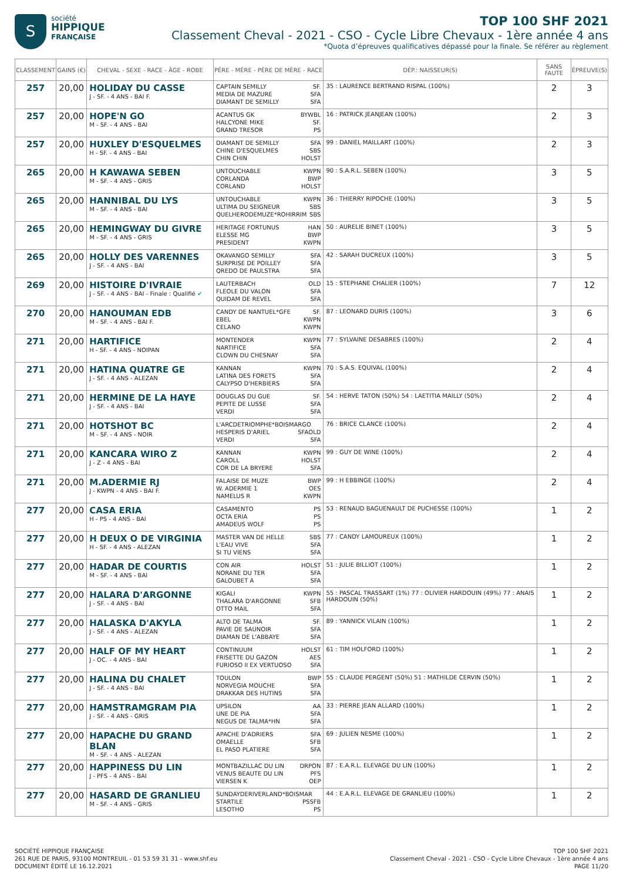S
société
HIPPIQUE
FRANÇAISE
TOP 100 SHF 2021
Classement Cheval - 2021 - CSO - Cycle Libre Chevaux - 1ère année 4 ans
*Quota d’épreuves qualificatives dépassé pour la finale. Se référer au règlement
| CLASSEMENT | GAINS (€) | CHEVAL - SEXE - RACE - ÂGE - ROBE | PÈRE - MÈRE - PÈRE DE MÈRE - RACE | DÉP.: NAISSEUR(S) | SANS FAUTE | ÉPREUVE(S) |
| --- | --- | --- | --- | --- | --- | --- |
| 257 | 20,00 | HOLIDAY DU CASSE J - SF. - 4 ANS - BAI F. | CAPTAIN SEMILLY SF. MEDIA DE MAZURE SFA DIAMANT DE SEMILLY SFA | 35 : LAURENCE BERTRAND RISPAL (100%) | 2 | 3 |
| 257 | 20,00 | HOPE'N GO M - SF. - 4 ANS - BAI | ACANTUS GK BYWBL HALCYONE MIKE SF. GRAND TRESOR PS | 16 : PATRICK JEANJEAN (100%) | 2 | 3 |
| 257 | 20,00 | HUXLEY D'ESQUELMES H - SF. - 4 ANS - BAI | DIAMANT DE SEMILLY SFA CHINE D'ESQUELMES SBS CHIN CHIN HOLST | 99 : DANIEL MAILLART (100%) | 2 | 3 |
| 265 | 20,00 | H KAWAWA SEBEN M - SF. - 4 ANS - GRIS | UNTOUCHABLE KWPN CORLANDA BWP CORLAND HOLST | 90 : S.A.R.L. SEBEN (100%) | 3 | 5 |
| 265 | 20,00 | HANNIBAL DU LYS M - SF. - 4 ANS - BAI | UNTOUCHABLE KWPN ULTIMA DU SEIGNEUR SBS QUELHERODEMUZE*ROHIRRIM SBS | 36 : THIERRY RIPOCHE (100%) | 3 | 5 |
| 265 | 20,00 | HEMINGWAY DU GIVRE M - SF. - 4 ANS - GRIS | HERITAGE FORTUNUS HAN ELESSE MG BWP PRESIDENT KWPN | 50 : AURELIE BINET (100%) | 3 | 5 |
| 265 | 20,00 | HOLLY DES VARENNES J - SF. - 4 ANS - BAI | OKAVANGO SEMILLY SFA SURPRISE DE POILLEY SFA QREDO DE PAULSTRA SFA | 42 : SARAH DUCREUX (100%) | 3 | 5 |
| 269 | 20,00 | HISTOIRE D'IVRAIE J - SF. - 4 ANS - BAI - Finale : Qualifié ✔ | LAUTERBACH OLD FLEOLE DU VALON SFA QUIDAM DE REVEL SFA | 15 : STEPHANE CHALIER (100%) | 7 | 12 |
| 270 | 20,00 | HANOUMAN EDB M - SF. - 4 ANS - BAI F. | CANDY DE NANTUEL*GFE SF. EBEL KWPN CELANO KWPN | 87 : LEONARD DURIS (100%) | 3 | 6 |
| 271 | 20,00 | HARTIFICE H - SF. - 4 ANS - NOIPAN | MONTENDER KWPN NARTIFICE SFA CLOWN DU CHESNAY SFA | 77 : SYLVAINE DESABRES (100%) | 2 | 4 |
| 271 | 20,00 | HATINA QUATRE GE J - SF. - 4 ANS - ALEZAN | KANNAN KWPN LATINA DES FORETS SFA CALYPSO D'HERBIERS SFA | 70 : S.A.S. EQUIVAL (100%) | 2 | 4 |
| 271 | 20,00 | HERMINE DE LA HAYE J - SF. - 4 ANS - BAI | DOUGLAS DU GUE SF. PEPITE DE LUSSE SFA VERDI SFA | 54 : HERVE TATON (50%) 54 : LAETITIA MAILLY (50%) | 2 | 4 |
| 271 | 20,00 | HOTSHOT BC M - SF. - 4 ANS - NOIR | L'ARCDETRIOMPHE*BOISMARGO OLD HESPERIS D'ARIEL SFA VERDI SFA | 76 : BRICE CLANCE (100%) | 2 | 4 |
| 271 | 20,00 | KANCARA WIRO Z J - Z - 4 ANS - BAI | KANNAN KWPN CAROLL HOLST COR DE LA BRYERE SFA | 99 : GUY DE WINE (100%) | 2 | 4 |
| 271 | 20,00 | M.ADERMIE RJ J - KWPN - 4 ANS - BAI F. | FALAISE DE MUZE BWP W. ADERMIE 1 OES NAMELUS R KWPN | 99 : H EBBINGE (100%) | 2 | 4 |
| 277 | 20,00 | CASA ERIA H - PS - 4 ANS - BAI | CASAMENTO PS OCTA ERIA PS AMADEUS WOLF PS | 53 : RENAUD BAGUENAULT DE PUCHESSE (100%) | 1 | 2 |
| 277 | 20,00 | H DEUX O DE VIRGINIA H - SF. - 4 ANS - ALEZAN | MASTER VAN DE HELLE SBS L'EAU VIVE SFA SI TU VIENS SFA | 77 : CANDY LAMOUREUX (100%) | 1 | 2 |
| 277 | 20,00 | HADAR DE COURTIS M - SF. - 4 ANS - BAI | CON AIR HOLST NORANE DU TER SFA GALOUBET A SFA | 51 : JULIE BILLIOT (100%) | 1 | 2 |
| 277 | 20,00 | HALARA D'ARGONNE J - SF. - 4 ANS - BAI | KIGALI KWPN THALARA D'ARGONNE SFB OTTO MAIL SFA | 55 : PASCAL TRASSART (1%) 77 : OLIVIER HARDOUIN (49%) 77 : ANAIS HARDOUIN (50%) | 1 | 2 |
| 277 | 20,00 | HALASKA D'AKYLA J - SF. - 4 ANS - ALEZAN | ALTO DE TALMA SF. PAVIE DE SAUNOIR SFA DIAMAN DE L'ABBAYE SFA | 89 : YANNICK VILAIN (100%) | 1 | 2 |
| 277 | 20,00 | HALF OF MY HEART J - OC. - 4 ANS - BAI | CONTINUUM HOLST FRISETTE DU GAZON AES FURIOSO II EX VERTUOSO SFA | 61 : TIM HOLFORD (100%) | 1 | 2 |
| 277 | 20,00 | HALINA DU CHALET J - SF. - 4 ANS - BAI | TOULON BWP NORVEGIA MOUCHE SFA DRAKKAR DES HUTINS SFA | 55 : CLAUDE PERGENT (50%) 51 : MATHILDE CERVIN (50%) | 1 | 2 |
| 277 | 20,00 | HAMSTRAMGRAM PIA J - SF. - 4 ANS - GRIS | UPSILON AA UNE DE PIA SFA NEGUS DE TALMA*HN SFA | 33 : PIERRE JEAN ALLARD (100%) | 1 | 2 |
| 277 | 20,00 | HAPACHE DU GRAND BLAN M - SF. - 4 ANS - ALEZAN | APACHE D'ADRIERS SFA OMAELLE SFB EL PASO PLATIERE SFA | 69 : JULIEN NESME (100%) | 1 | 2 |
| 277 | 20,00 | HAPPINESS DU LIN J - PFS - 4 ANS - BAI | MONTBAZILLAC DU LIN DRPON VENUS BEAUTE DU LIN PFS VIERSEN K OEP | 87 : E.A.R.L. ELEVAGE DU LIN (100%) | 1 | 2 |
| 277 | 20,00 | HASARD DE GRANLIEU M - SF. - 4 ANS - GRIS | SUNDAYDERIVERLAND*BOISMAR SFB STARTILE PS LESOTHO PS | 44 : E.A.R.L. ELEVAGE DE GRANLIEU (100%) | 1 | 2 |
SOCIÉTÉ HIPPIQUE FRANÇAISE
261 RUE DE PARIS, 93100 MONTREUIL - 01 53 59 31 31 - www.shf.eu
DOCUMENT ÉDITÉ LE 16.12.2021
TOP 100 SHF 2021
Classement Cheval - 2021 - CSO - Cycle Libre Chevaux - 1ère année 4 ans
PAGE 11/20